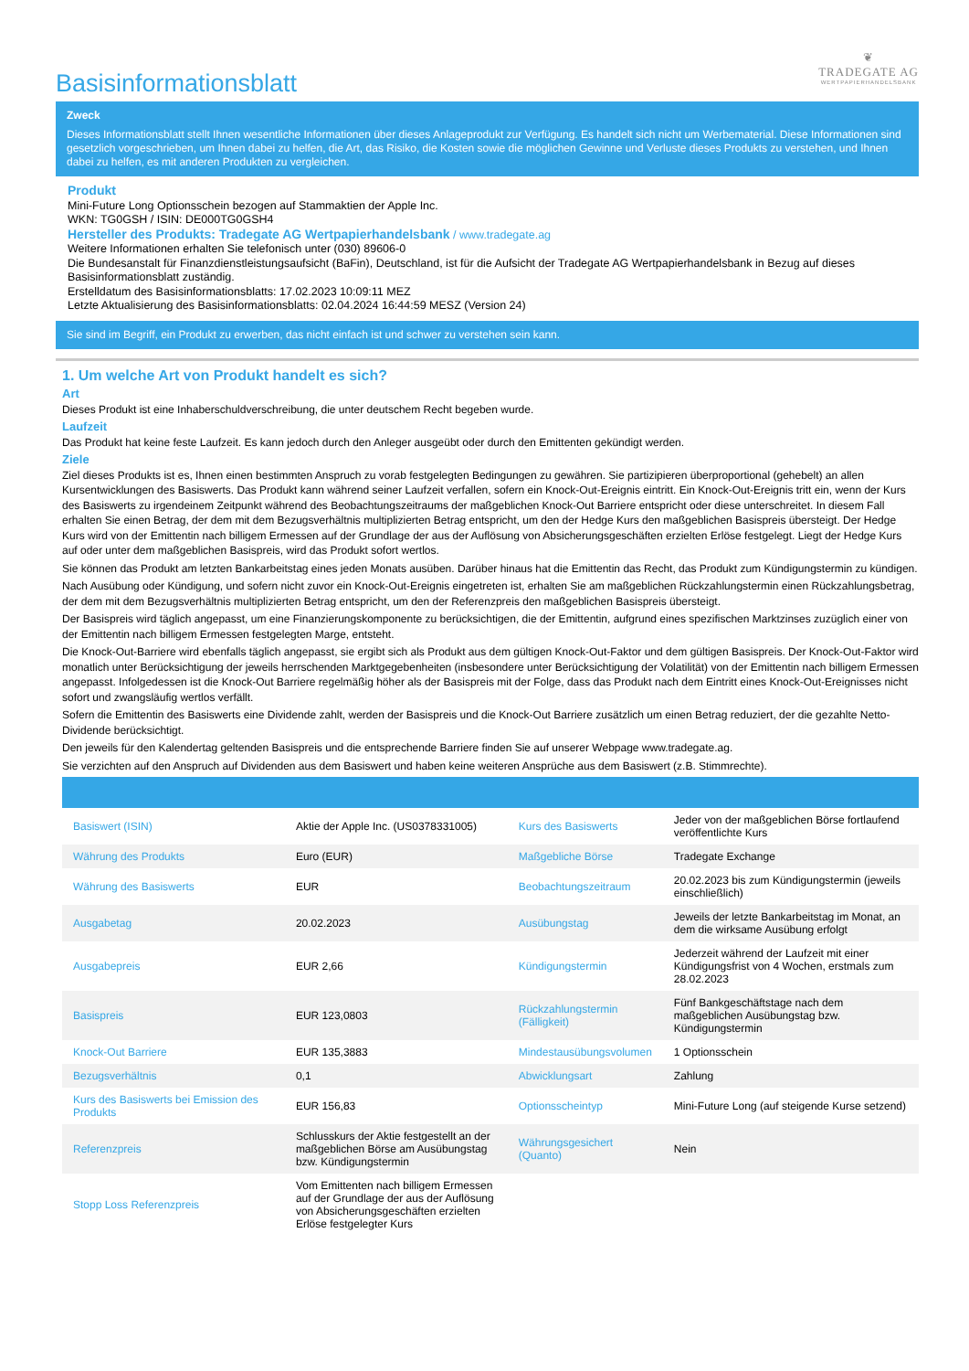Basisinformationsblatt
❦
TRADEGATE AG
WERTPAPIERHANDELSBANK
Zweck
Dieses Informationsblatt stellt Ihnen wesentliche Informationen über dieses Anlageprodukt zur Verfügung. Es handelt sich nicht um Werbematerial. Diese Informationen sind gesetzlich vorgeschrieben, um Ihnen dabei zu helfen, die Art, das Risiko, die Kosten sowie die möglichen Gewinne und Verluste dieses Produkts zu verstehen, und Ihnen dabei zu helfen, es mit anderen Produkten zu vergleichen.
Produkt
Mini-Future Long Optionsschein bezogen auf Stammaktien der Apple Inc.
WKN: TG0GSH / ISIN: DE000TG0GSH4
Hersteller des Produkts: Tradegate AG Wertpapierhandelsbank / www.tradegate.ag
Weitere Informationen erhalten Sie telefonisch unter (030) 89606-0
Die Bundesanstalt für Finanzdienstleistungsaufsicht (BaFin), Deutschland, ist für die Aufsicht der Tradegate AG Wertpapierhandelsbank in Bezug auf dieses Basisinformationsblatt zuständig.
Erstelldatum des Basisinformationsblatts: 17.02.2023 10:09:11 MEZ
Letzte Aktualisierung des Basisinformationsblatts: 02.04.2024 16:44:59 MESZ (Version 24)
Sie sind im Begriff, ein Produkt zu erwerben, das nicht einfach ist und schwer zu verstehen sein kann.
1. Um welche Art von Produkt handelt es sich?
Art
Dieses Produkt ist eine Inhaberschuldverschreibung, die unter deutschem Recht begeben wurde.
Laufzeit
Das Produkt hat keine feste Laufzeit. Es kann jedoch durch den Anleger ausgeübt oder durch den Emittenten gekündigt werden.
Ziele
Ziel dieses Produkts ist es, Ihnen einen bestimmten Anspruch zu vorab festgelegten Bedingungen zu gewähren. Sie partizipieren überproportional (gehebelt) an allen Kursentwicklungen des Basiswerts. Das Produkt kann während seiner Laufzeit verfallen, sofern ein Knock-Out-Ereignis eintritt. Ein Knock-Out-Ereignis tritt ein, wenn der Kurs des Basiswerts zu irgendeinem Zeitpunkt während des Beobachtungszeitraums der maßgeblichen Knock-Out Barriere entspricht oder diese unterschreitet. In diesem Fall erhalten Sie einen Betrag, der dem mit dem Bezugsverhältnis multiplizierten Betrag entspricht, um den der Hedge Kurs den maßgeblichen Basispreis übersteigt. Der Hedge Kurs wird von der Emittentin nach billigem Ermessen auf der Grundlage der aus der Auflösung von Absicherungsgeschäften erzielten Erlöse festgelegt. Liegt der Hedge Kurs auf oder unter dem maßgeblichen Basispreis, wird das Produkt sofort wertlos.
Sie können das Produkt am letzten Bankarbeitstag eines jeden Monats ausüben. Darüber hinaus hat die Emittentin das Recht, das Produkt zum Kündigungstermin zu kündigen.
Nach Ausübung oder Kündigung, und sofern nicht zuvor ein Knock-Out-Ereignis eingetreten ist, erhalten Sie am maßgeblichen Rückzahlungstermin einen Rückzahlungsbetrag, der dem mit dem Bezugsverhältnis multiplizierten Betrag entspricht, um den der Referenzpreis den maßgeblichen Basispreis übersteigt.
Der Basispreis wird täglich angepasst, um eine Finanzierungskomponente zu berücksichtigen, die der Emittentin, aufgrund eines spezifischen Marktzinses zuzüglich einer von der Emittentin nach billigem Ermessen festgelegten Marge, entsteht.
Die Knock-Out-Barriere wird ebenfalls täglich angepasst, sie ergibt sich als Produkt aus dem gültigen Knock-Out-Faktor und dem gültigen Basispreis. Der Knock-Out-Faktor wird monatlich unter Berücksichtigung der jeweils herrschenden Marktgegebenheiten (insbesondere unter Berücksichtigung der Volatilität) von der Emittentin nach billigem Ermessen angepasst. Infolgedessen ist die Knock-Out Barriere regelmäßig höher als der Basispreis mit der Folge, dass das Produkt nach dem Eintritt eines Knock-Out-Ereignisses nicht sofort und zwangsläufig wertlos verfällt.
Sofern die Emittentin des Basiswerts eine Dividende zahlt, werden der Basispreis und die Knock-Out Barriere zusätzlich um einen Betrag reduziert, der die gezahlte Netto-Dividende berücksichtigt.
Den jeweils für den Kalendertag geltenden Basispreis und die entsprechende Barriere finden Sie auf unserer Webpage www.tradegate.ag.
Sie verzichten auf den Anspruch auf Dividenden aus dem Basiswert und haben keine weiteren Ansprüche aus dem Basiswert (z.B. Stimmrechte).
| Basiswert (ISIN) | Aktie der Apple Inc. (US0378331005) | Kurs des Basiswerts | Jeder von der maßgeblichen Börse fortlaufend veröffentlichte Kurs |
| Währung des Produkts | Euro (EUR) | Maßgebliche Börse | Tradegate Exchange |
| Währung des Basiswerts | EUR | Beobachtungszeitraum | 20.02.2023 bis zum Kündigungstermin (jeweils einschließlich) |
| Ausgabetag | 20.02.2023 | Ausübungstag | Jeweils der letzte Bankarbeitstag im Monat, an dem die wirksame Ausübung erfolgt |
| Ausgabepreis | EUR 2,66 | Kündigungstermin | Jederzeit während der Laufzeit mit einer Kündigungsfrist von 4 Wochen, erstmals zum 28.02.2023 |
| Basispreis | EUR 123,0803 | Rückzahlungstermin (Fälligkeit) | Fünf Bankgeschäftstage nach dem maßgeblichen Ausübungstag bzw. Kündigungstermin |
| Knock-Out Barriere | EUR 135,3883 | Mindestausübungsvolumen | 1 Optionsschein |
| Bezugsverhältnis | 0,1 | Abwicklungsart | Zahlung |
| Kurs des Basiswerts bei Emission des Produkts | EUR 156,83 | Optionsscheintyp | Mini-Future Long (auf steigende Kurse setzend) |
| Referenzpreis | Schlusskurs der Aktie festgestellt an der maßgeblichen Börse am Ausübungstag bzw. Kündigungstermin | Währungsgesichert (Quanto) | Nein |
| Stopp Loss Referenzpreis | Vom Emittenten nach billigem Ermessen auf der Grundlage der aus der Auflösung von Absicherungsgeschäften erzielten Erlöse festgelegter Kurs | | |